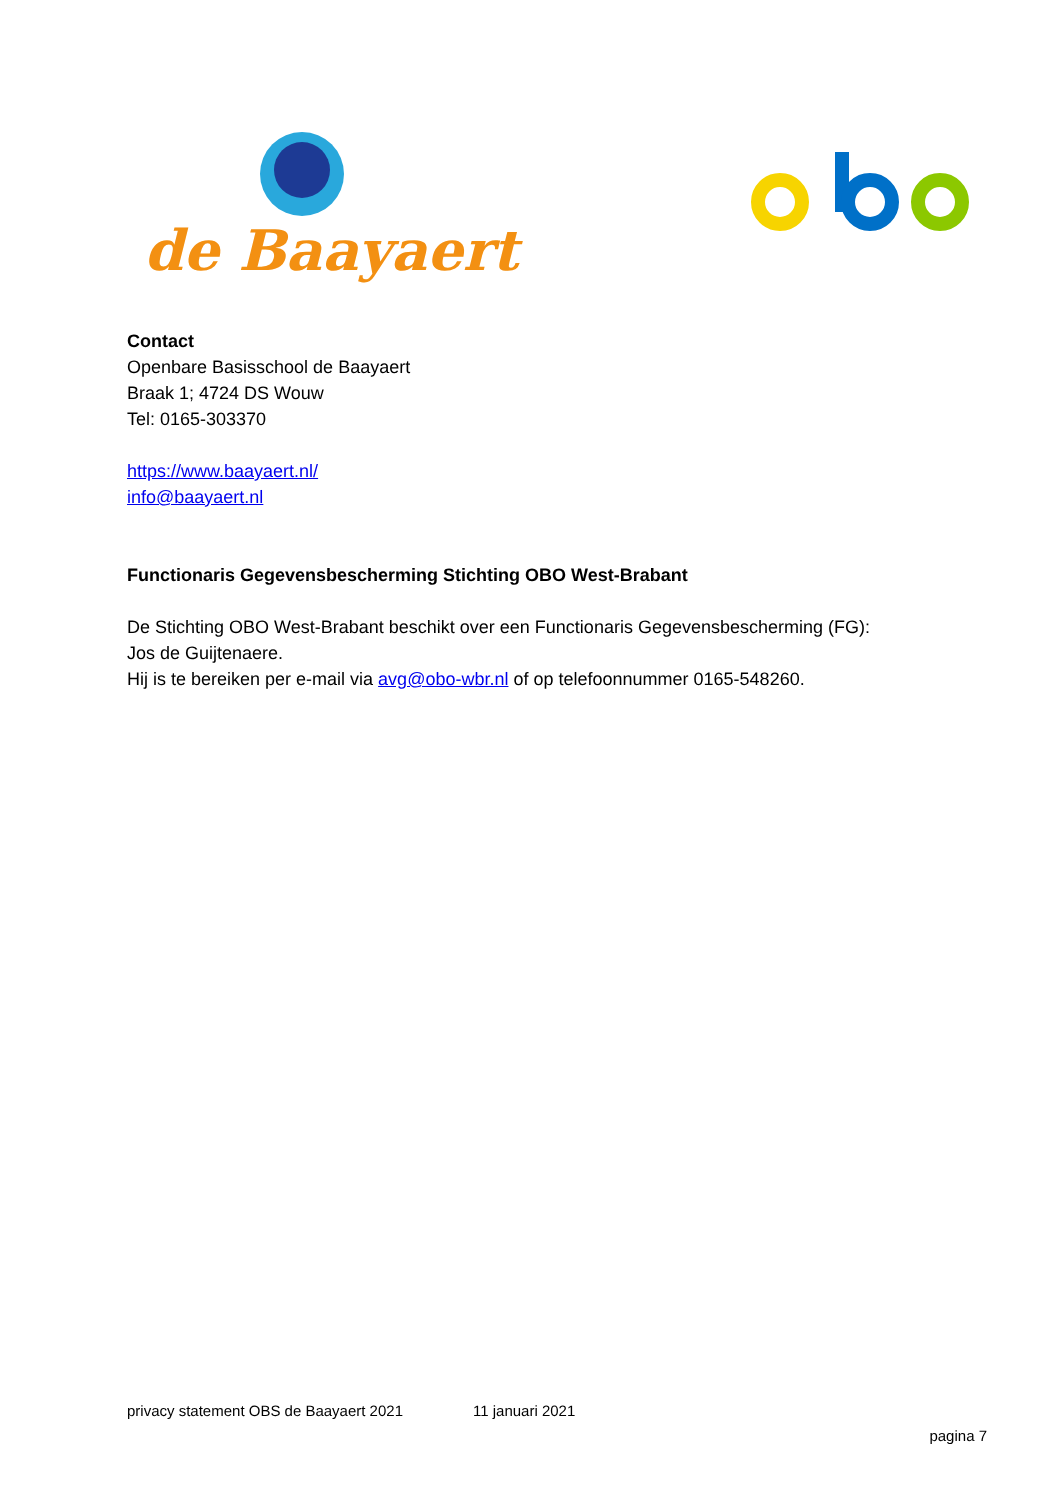de Baayaert
Contact
Openbare Basisschool de Baayaert
Braak 1; 4724 DS Wouw
Tel: 0165-303370
https://www.baayaert.nl/
info@baayaert.nl
Functionaris Gegevensbescherming Stichting OBO West-Brabant
De Stichting OBO West-Brabant beschikt over een Functionaris Gegevensbescherming (FG):
Jos de Guijtenaere.
Hij is te bereiken per e-mail via avg@obo-wbr.nl of op telefoonnummer 0165-548260.
privacy statement OBS de Baayaert 2021 11 januari 2021
pagina 7